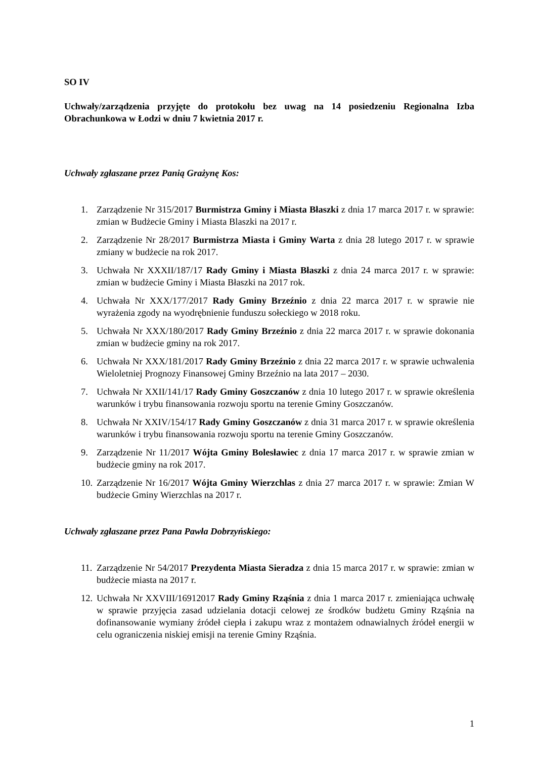SO IV
Uchwały/zarządzenia przyjęte do protokołu bez uwag na 14 posiedzeniu Regionalna Izba Obrachunkowa w Łodzi w dniu 7 kwietnia 2017 r.
Uchwały zgłaszane przez Panią Grażynę Kos:
1. Zarządzenie Nr 315/2017 Burmistrza Gminy i Miasta Błaszki z dnia 17 marca 2017 r. w sprawie: zmian w Budżecie Gminy i Miasta Blaszki na 2017 r.
2. Zarządzenie Nr 28/2017 Burmistrza Miasta i Gminy Warta z dnia 28 lutego 2017 r. w sprawie zmiany w budżecie na rok 2017.
3. Uchwała Nr XXXII/187/17 Rady Gminy i Miasta Błaszki z dnia 24 marca 2017 r. w sprawie: zmian w budżecie Gminy i Miasta Błaszki na 2017 rok.
4. Uchwała Nr XXX/177/2017 Rady Gminy Brzeźnio z dnia 22 marca 2017 r. w sprawie nie wyrażenia zgody na wyodrębnienie funduszu sołeckiego w 2018 roku.
5. Uchwała Nr XXX/180/2017 Rady Gminy Brzeźnio z dnia 22 marca 2017 r. w sprawie dokonania zmian w budżecie gminy na rok 2017.
6. Uchwała Nr XXX/181/2017 Rady Gminy Brzeźnio z dnia 22 marca 2017 r. w sprawie uchwalenia Wieloletniej Prognozy Finansowej Gminy Brzeźnio na lata 2017 – 2030.
7. Uchwała Nr XXII/141/17 Rady Gminy Goszczanów z dnia 10 lutego 2017 r. w sprawie określenia warunków i trybu finansowania rozwoju sportu na terenie Gminy Goszczanów.
8. Uchwała Nr XXIV/154/17 Rady Gminy Goszczanów z dnia 31 marca 2017 r. w sprawie określenia warunków i trybu finansowania rozwoju sportu na terenie Gminy Goszczanów.
9. Zarządzenie Nr 11/2017 Wójta Gminy Bolesławiec z dnia 17 marca 2017 r. w sprawie zmian w budżecie gminy na rok 2017.
10. Zarządzenie Nr 16/2017 Wójta Gminy Wierzchlas z dnia 27 marca 2017 r. w sprawie: Zmian W budżecie Gminy Wierzchlas na 2017 r.
Uchwały zgłaszane przez Pana Pawła Dobrzyńskiego:
11. Zarządzenie Nr 54/2017 Prezydenta Miasta Sieradza z dnia 15 marca 2017 r. w sprawie: zmian w budżecie miasta na 2017 r.
12. Uchwała Nr XXVIII/16912017 Rady Gminy Rząśnia z dnia 1 marca 2017 r. zmieniająca uchwałę w sprawie przyjęcia zasad udzielania dotacji celowej ze środków budżetu Gminy Rząśnia na dofinansowanie wymiany źródeł ciepła i zakupu wraz z montażem odnawialnych źródeł energii w celu ograniczenia niskiej emisji na terenie Gminy Rząśnia.
1